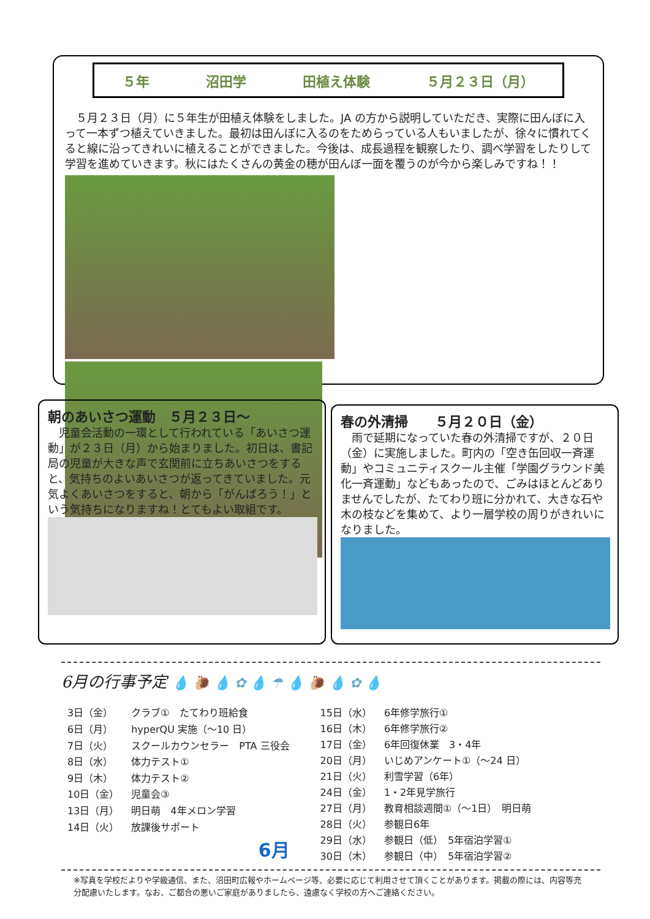５年 沼田学 田植え体験 ５月２３日（月）
　５月２３日（月）に５年生が田植え体験をしました。JA の方から説明していただき、実際に田んぼに入って一本ずつ植えていきました。最初は田んぼに入るのをためらっている人もいましたが、徐々に慣れてくると線に沿ってきれいに植えることができました。今後は、成長過程を観察したり、調べ学習をしたりして学習を進めていきます。秋にはたくさんの黄金の穂が田んぼ一面を覆うのが今から楽しみですね！！
朝のあいさつ運動　５月２３日～
　児童会活動の一環として行われている「あいさつ運動」が２３日（月）から始まりました。初日は、書記局の児童が大きな声で玄関前に立ちあいさつをすると、気持ちのよいあいさつが返ってきていました。元気よくあいさつをすると、朝から「がんばろう！」という気持ちになりますね！とてもよい取組です。
春の外清掃　　５月２０日（金）
　雨で延期になっていた春の外清掃ですが、２０日（金）に実施しました。町内の「空き缶回収一斉運動」やコミュニティスクール主催「学園グラウンド美化一斉運動」などもあったので、ごみはほとんどありませんでしたが、たてわり班に分かれて、大きな石や木の枝などを集めて、より一層学校の周りがきれいになりました。
6月の行事予定 💧 🐌 💧 ✿ 💧 ☂ 💧 🐌 💧 ✿ 💧
| 3日（金） | クラブ① たてわり班給食 |
| 6日（月） | hyperQU 実施（～10 日） |
| 7日（火） | スクールカウンセラー PTA 三役会 |
| 8日（水） | 体力テスト① |
| 9日（木） | 体力テスト② |
| 10日（金） | 児童会③ |
| 13日（月） | 明日萌 4年メロン学習 |
| 14日（火） | 放課後サポート |
| | 6月 |
| 15日（水） | 6年修学旅行① |
| 16日（木） | 6年修学旅行② |
| 17日（金） | 6年回復休業 3・4年 |
| 20日（月） | いじめアンケート①（～24 日） |
| 21日（火） | 利雪学習（6年） |
| 24日（金） | 1・2年見学旅行 |
| 27日（月） | 教育相談週間①（～1日） 明日萌 |
| 28日（火） | 参観日6年 |
| 29日（水） | 参観日（低） 5年宿泊学習① |
| 30日（木） | 参観日（中） 5年宿泊学習② |
※写真を学校だよりや学級通信、また、沼田町広報やホームページ等、必要に応じて利用させて頂くことがあります。掲載の際には、内容等充分配慮いたします。なお、ご都合の悪いご家庭がありましたら、遠慮なく学校の方へご連絡ください。